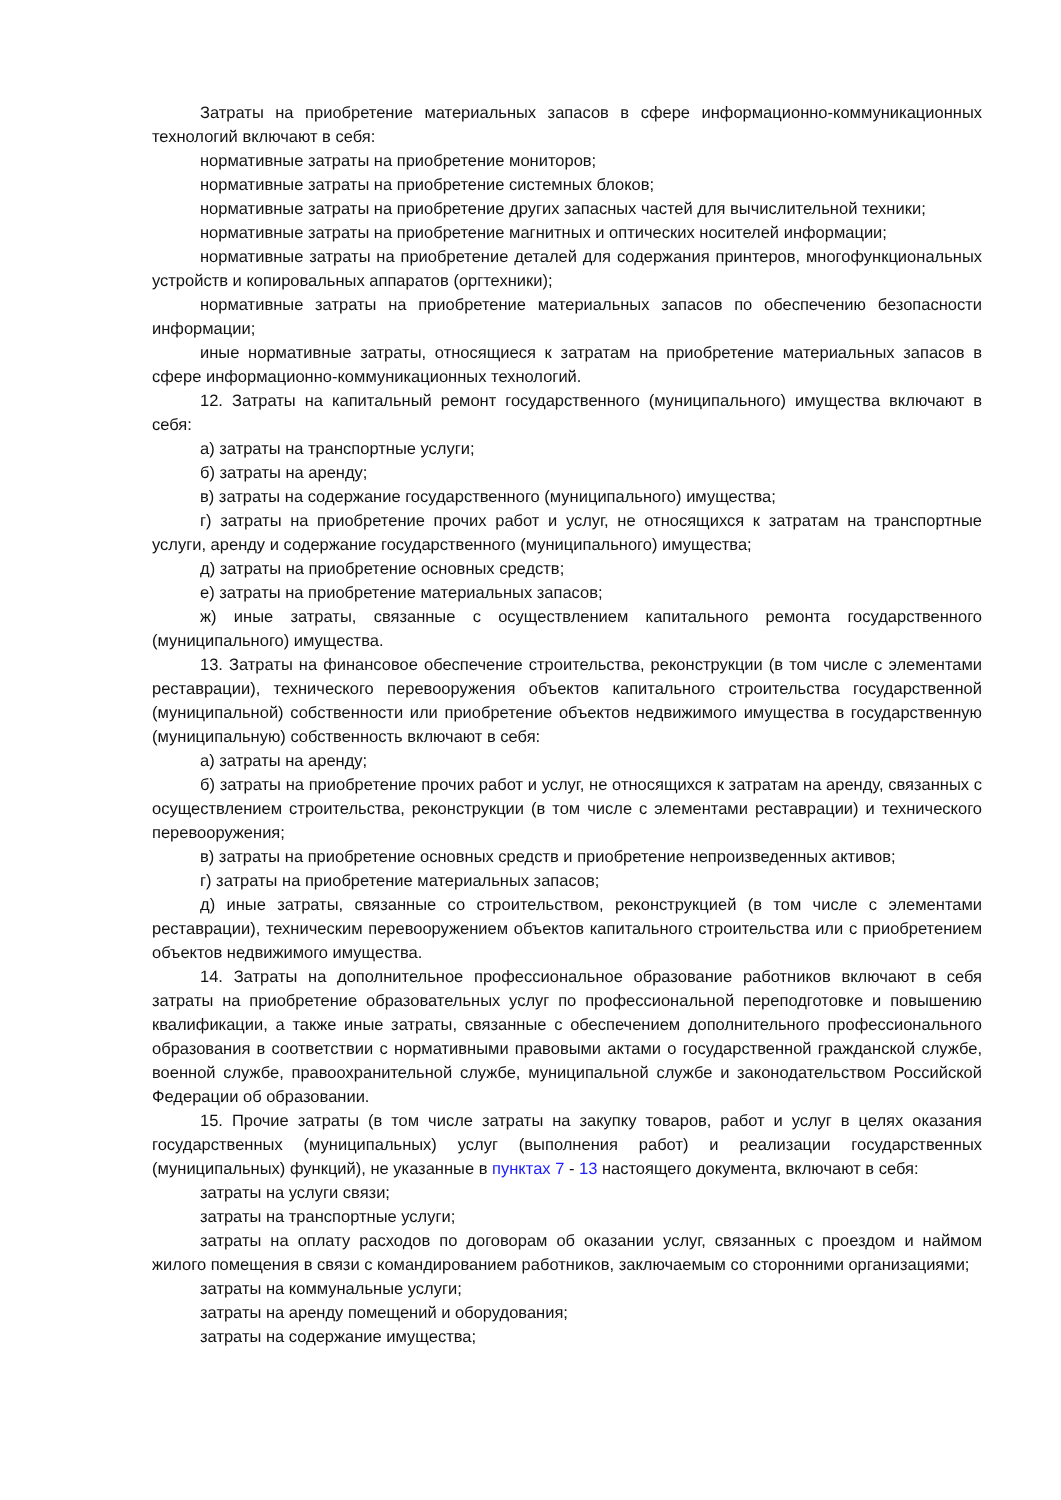Затраты на приобретение материальных запасов в сфере информационно-коммуникационных технологий включают в себя:
нормативные затраты на приобретение мониторов;
нормативные затраты на приобретение системных блоков;
нормативные затраты на приобретение других запасных частей для вычислительной техники;
нормативные затраты на приобретение магнитных и оптических носителей информации;
нормативные затраты на приобретение деталей для содержания принтеров, многофункциональных устройств и копировальных аппаратов (оргтехники);
нормативные затраты на приобретение материальных запасов по обеспечению безопасности информации;
иные нормативные затраты, относящиеся к затратам на приобретение материальных запасов в сфере информационно-коммуникационных технологий.
12. Затраты на капитальный ремонт государственного (муниципального) имущества включают в себя:
а) затраты на транспортные услуги;
б) затраты на аренду;
в) затраты на содержание государственного (муниципального) имущества;
г) затраты на приобретение прочих работ и услуг, не относящихся к затратам на транспортные услуги, аренду и содержание государственного (муниципального) имущества;
д) затраты на приобретение основных средств;
е) затраты на приобретение материальных запасов;
ж) иные затраты, связанные с осуществлением капитального ремонта государственного (муниципального) имущества.
13. Затраты на финансовое обеспечение строительства, реконструкции (в том числе с элементами реставрации), технического перевооружения объектов капитального строительства государственной (муниципальной) собственности или приобретение объектов недвижимого имущества в государственную (муниципальную) собственность включают в себя:
а) затраты на аренду;
б) затраты на приобретение прочих работ и услуг, не относящихся к затратам на аренду, связанных с осуществлением строительства, реконструкции (в том числе с элементами реставрации) и технического перевооружения;
в) затраты на приобретение основных средств и приобретение непроизведенных активов;
г) затраты на приобретение материальных запасов;
д) иные затраты, связанные со строительством, реконструкцией (в том числе с элементами реставрации), техническим перевооружением объектов капитального строительства или с приобретением объектов недвижимого имущества.
14. Затраты на дополнительное профессиональное образование работников включают в себя затраты на приобретение образовательных услуг по профессиональной переподготовке и повышению квалификации, а также иные затраты, связанные с обеспечением дополнительного профессионального образования в соответствии с нормативными правовыми актами о государственной гражданской службе, военной службе, правоохранительной службе, муниципальной службе и законодательством Российской Федерации об образовании.
15. Прочие затраты (в том числе затраты на закупку товаров, работ и услуг в целях оказания государственных (муниципальных) услуг (выполнения работ) и реализации государственных (муниципальных) функций), не указанные в пунктах 7 - 13 настоящего документа, включают в себя:
затраты на услуги связи;
затраты на транспортные услуги;
затраты на оплату расходов по договорам об оказании услуг, связанных с проездом и наймом жилого помещения в связи с командированием работников, заключаемым со сторонними организациями;
затраты на коммунальные услуги;
затраты на аренду помещений и оборудования;
затраты на содержание имущества;